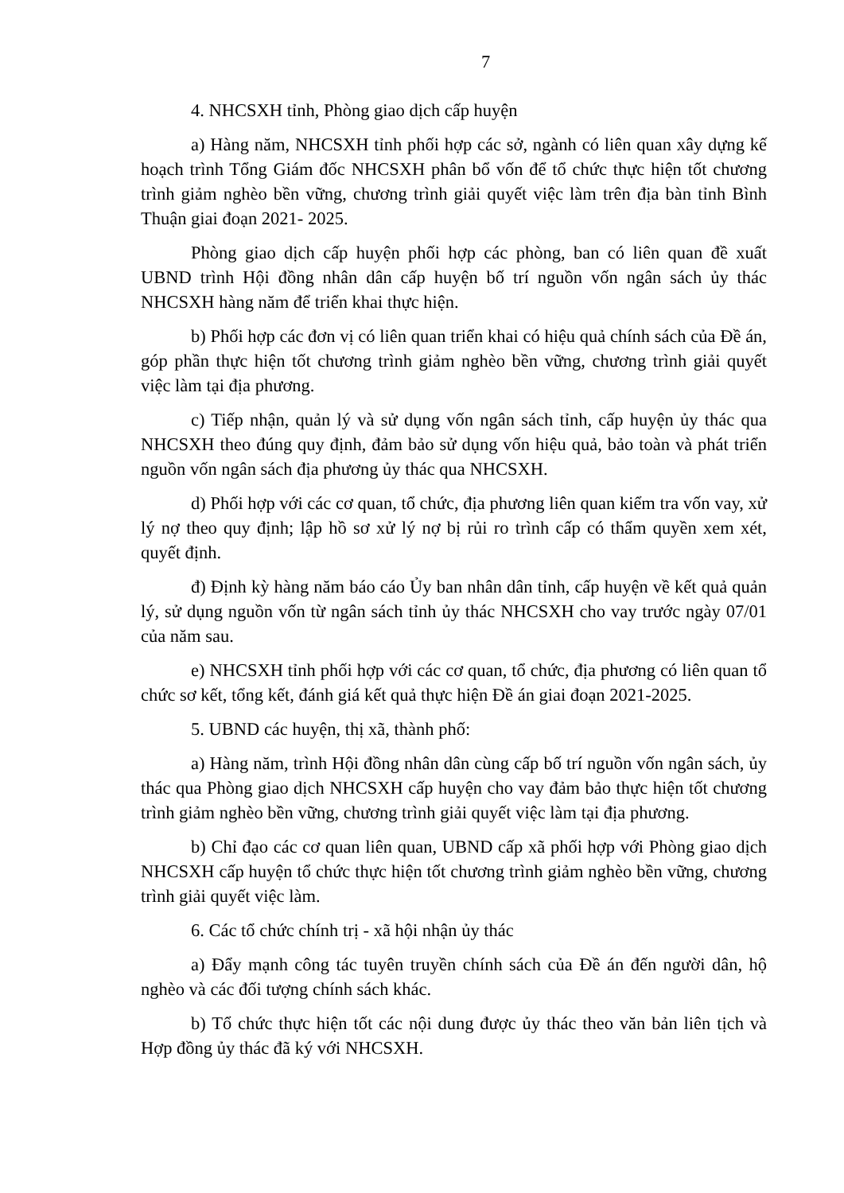7
4. NHCSXH tỉnh, Phòng giao dịch cấp huyện
a) Hàng năm, NHCSXH tỉnh phối hợp các sở, ngành có liên quan xây dựng kế hoạch trình Tổng Giám đốc NHCSXH phân bổ vốn để tổ chức thực hiện tốt chương trình giảm nghèo bền vững, chương trình giải quyết việc làm trên địa bàn tỉnh Bình Thuận giai đoạn 2021- 2025.
Phòng giao dịch cấp huyện phối hợp các phòng, ban có liên quan đề xuất UBND trình Hội đồng nhân dân cấp huyện bố trí nguồn vốn ngân sách ủy thác NHCSXH hàng năm để triển khai thực hiện.
b) Phối hợp các đơn vị có liên quan triển khai có hiệu quả chính sách của Đề án, góp phần thực hiện tốt chương trình giảm nghèo bền vững, chương trình giải quyết việc làm tại địa phương.
c) Tiếp nhận, quản lý và sử dụng vốn ngân sách tỉnh, cấp huyện ủy thác qua NHCSXH theo đúng quy định, đảm bảo sử dụng vốn hiệu quả, bảo toàn và phát triển nguồn vốn ngân sách địa phương ủy thác qua NHCSXH.
d) Phối hợp với các cơ quan, tổ chức, địa phương liên quan kiểm tra vốn vay, xử lý nợ theo quy định; lập hồ sơ xử lý nợ bị rủi ro trình cấp có thẩm quyền xem xét, quyết định.
đ) Định kỳ hàng năm báo cáo Ủy ban nhân dân tỉnh, cấp huyện về kết quả quản lý, sử dụng nguồn vốn từ ngân sách tỉnh ủy thác NHCSXH cho vay trước ngày 07/01 của năm sau.
e) NHCSXH tỉnh phối hợp với các cơ quan, tổ chức, địa phương có liên quan tổ chức sơ kết, tổng kết, đánh giá kết quả thực hiện Đề án giai đoạn 2021-2025.
5. UBND các huyện, thị xã, thành phố:
a) Hàng năm, trình Hội đồng nhân dân cùng cấp bố trí nguồn vốn ngân sách, ủy thác qua Phòng giao dịch NHCSXH cấp huyện cho vay đảm bảo thực hiện tốt chương trình giảm nghèo bền vững, chương trình giải quyết việc làm tại địa phương.
b) Chỉ đạo các cơ quan liên quan, UBND cấp xã phối hợp với Phòng giao dịch NHCSXH cấp huyện tổ chức thực hiện tốt chương trình giảm nghèo bền vững, chương trình giải quyết việc làm.
6. Các tổ chức chính trị - xã hội nhận ủy thác
a) Đẩy mạnh công tác tuyên truyền chính sách của Đề án đến người dân, hộ nghèo và các đối tượng chính sách khác.
b) Tổ chức thực hiện tốt các nội dung được ủy thác theo văn bản liên tịch và Hợp đồng ủy thác đã ký với NHCSXH.